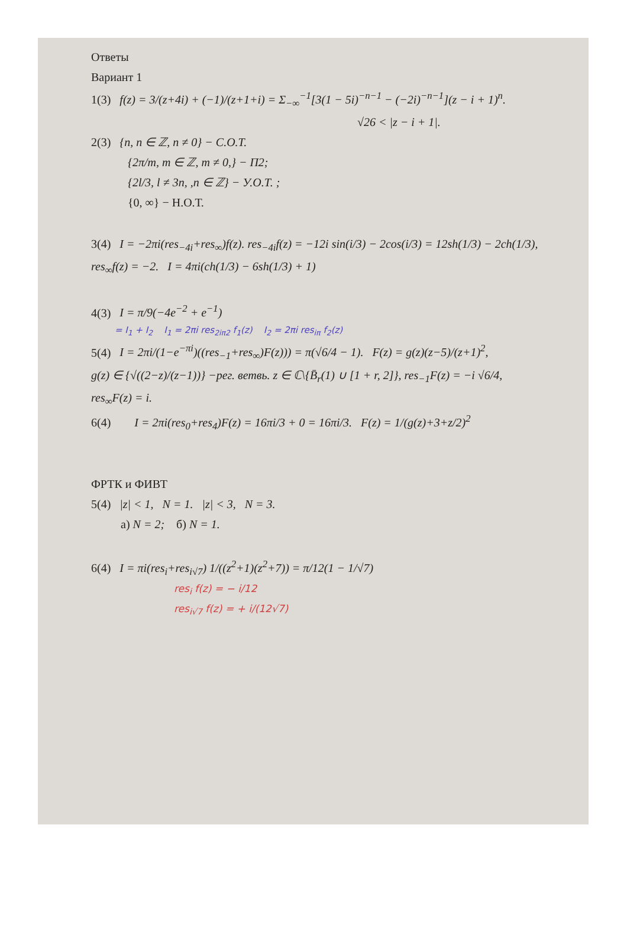Ответы
Вариант 1
1(3) f(z) = 3/(z+4i) + (−1)/(z+1+i) = Σ<sub>−∞</sub><sup>−1</sup>[3(1 − 5i)<sup>−n−1</sup> − (−2i)<sup>−n−1</sup>](z − i + 1)<sup>n</sup>.
√26 < |z − i + 1|.
2(3) {n, n ∈ ℤ, n ≠ 0} − C.O.T.
{2π/m, m ∈ ℤ, m ≠ 0,} − П2;
{2l/3, l ≠ 3n, ,n ∈ ℤ} − У.О.Т. ;
{0, ∞} − Н.О.Т.
3(4) I = −2πi(res<sub>−4i</sub>+res<sub>∞</sub>)f(z). res<sub>−4i</sub>f(z) = −12i sin(i/3) − 2cos(i/3) = 12sh(1/3) − 2ch(1/3),
res<sub>∞</sub>f(z) = −2. I = 4πi(ch(1/3) − 6sh(1/3) + 1)
4(3) I = π/9(−4e<sup>−2</sup> + e<sup>−1</sup>)
= I<sub>1</sub> + I<sub>2</sub> I<sub>1</sub> = 2πi res<sub>2iπ2</sub> f<sub>1</sub>(z) I<sub>2</sub> = 2πi res<sub>iπ</sub> f<sub>2</sub>(z)
5(4) I = 2πi/(1−e<sup>−πi</sup>)((res<sub>−1</sub>+res<sub>∞</sub>)F(z))) = π(√6/4 − 1). F(z) = g(z)(z−5)/(z+1)<sup>2</sup>,
g(z) ∈ {√((2−z)/(z−1))} −рег. ветвь. z ∈ ℂ\{B̄<sub>r</sub>(1) ∪ [1 + r, 2]}, res<sub>−1</sub>F(z) = −i √6/4,
res<sub>∞</sub>F(z) = i.
6(4) I = 2πi(res<sub>0</sub>+res<sub>4</sub>)F(z) = 16πi/3 + 0 = 16πi/3. F(z) = 1/(g(z)+3+z/2)<sup>2</sup>
ФРТК и ФИВТ
5(4) |z| < 1, N = 1. |z| < 3, N = 3.
а) N = 2; б) N = 1.
6(4) I = πi(res<sub>i</sub>+res<sub>i√7</sub>) 1/((z<sup>2</sup>+1)(z<sup>2</sup>+7)) = π/12(1 − 1/√7)
res<sub>i</sub> f(z) = − i/12
res<sub>i√7</sub> f(z) = + i/(12√7)